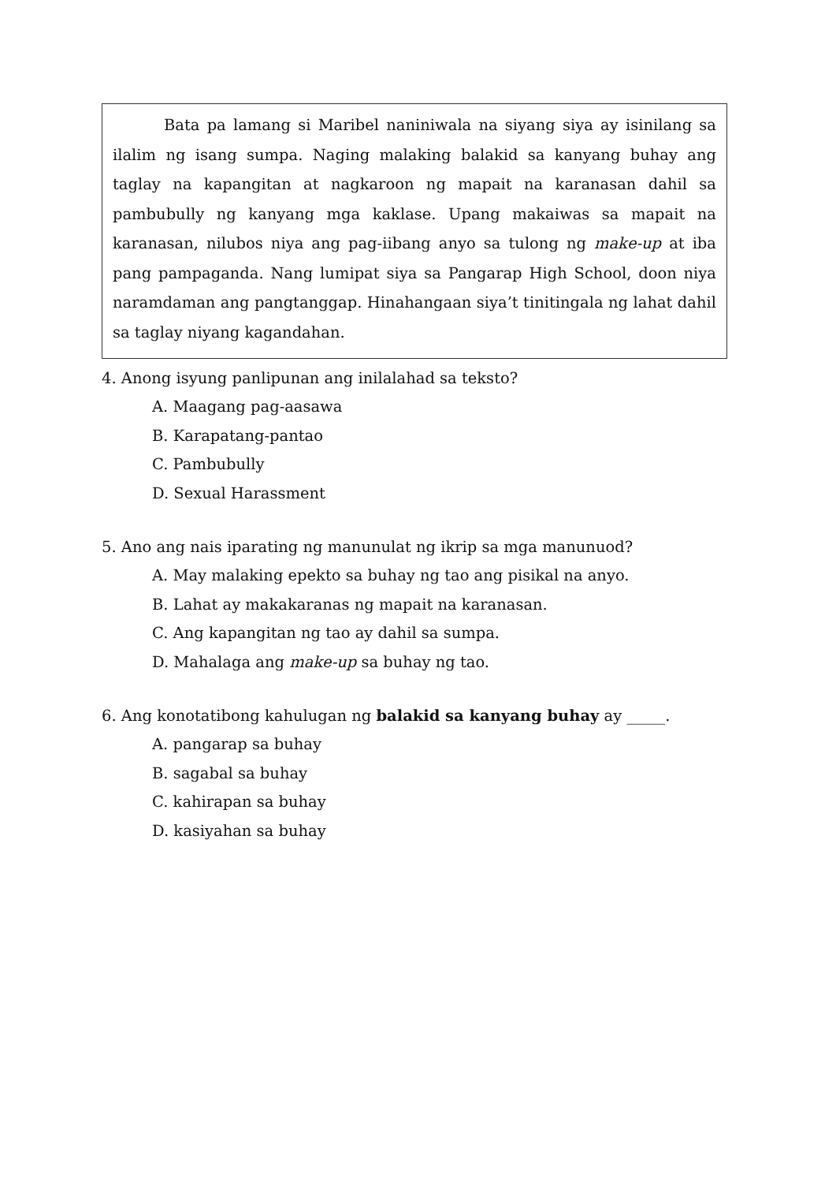Bata pa lamang si Maribel naniniwala na siyang siya ay isinilang sa ilalim ng isang sumpa. Naging malaking balakid sa kanyang buhay ang taglay na kapangitan at nagkaroon ng mapait na karanasan dahil sa pambubully ng kanyang mga kaklase. Upang makaiwas sa mapait na karanasan, nilubos niya ang pag-iibang anyo sa tulong ng make-up at iba pang pampaganda. Nang lumipat siya sa Pangarap High School, doon niya naramdaman ang pangtanggap. Hinahangaan siya’t tinitingala ng lahat dahil sa taglay niyang kagandahan.
4. Anong isyung panlipunan ang inilalahad sa teksto?
A. Maagang pag-aasawa
B. Karapatang-pantao
C. Pambubully
D. Sexual Harassment
5. Ano ang nais iparating ng manunulat ng ikrip sa mga manunuod?
A. May malaking epekto sa buhay ng tao ang pisikal na anyo.
B. Lahat ay makakaranas ng mapait na karanasan.
C. Ang kapangitan ng tao ay dahil sa sumpa.
D. Mahalaga ang make-up sa buhay ng tao.
6. Ang konotatibong kahulugan ng balakid sa kanyang buhay ay _____.
A. pangarap sa buhay
B. sagabal sa buhay
C. kahirapan sa buhay
D. kasiyahan sa buhay